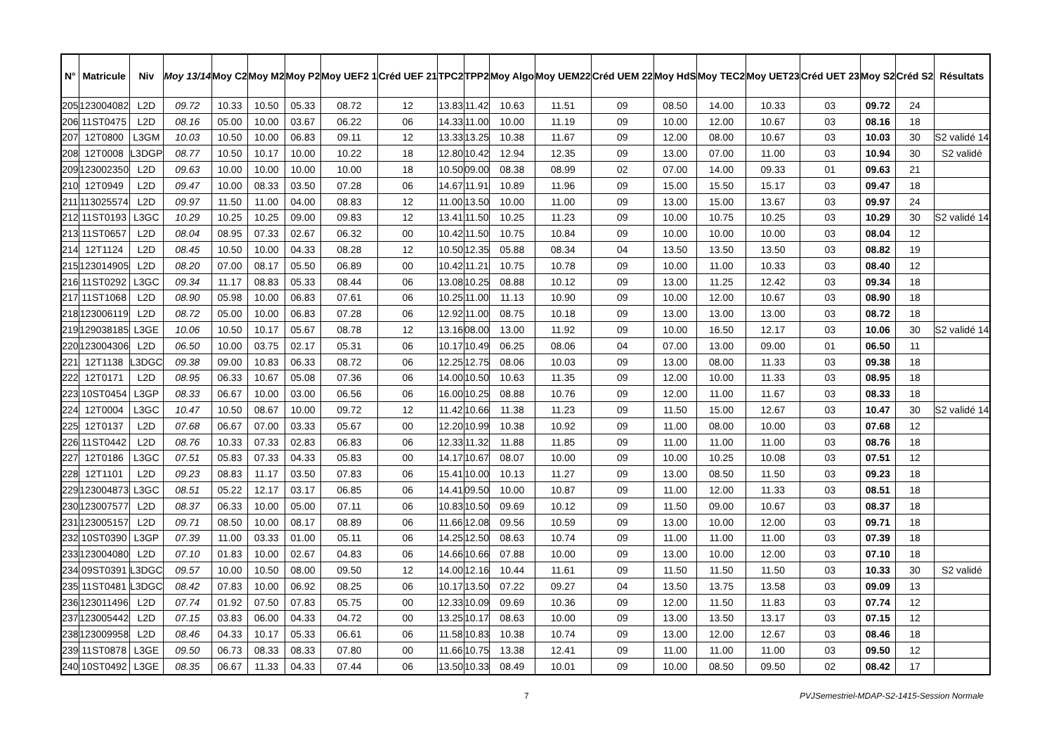| N° | Matricule | Niv | Moy 13/14 | Moy C2 | Moy M2 | Moy P2 | Moy UEF2 1 | Créd UEF 21 | TPC2 | TPP2 | Moy Algo | Moy UEM22 | Créd UEM 22 | Moy HdS | Moy TEC2 | Moy UET23 | Créd UET 23 | Moy S2 | Créd S2 | Résultats |
| --- | --- | --- | --- | --- | --- | --- | --- | --- | --- | --- | --- | --- | --- | --- | --- | --- | --- | --- | --- | --- |
| 205 | 123004082 | L2D | 09.72 | 10.33 | 10.50 | 05.33 | 08.72 | 12 | 13.83 | 11.42 | 10.63 | 11.51 | 09 | 08.50 | 14.00 | 10.33 | 03 | 09.72 | 24 | |
| 206 | 11ST0475 | L2D | 08.16 | 05.00 | 10.00 | 03.67 | 06.22 | 06 | 14.33 | 11.00 | 10.00 | 11.19 | 09 | 10.00 | 12.00 | 10.67 | 03 | 08.16 | 18 | |
| 207 | 12T0800 | L3GM | 10.03 | 10.50 | 10.00 | 06.83 | 09.11 | 12 | 13.33 | 13.25 | 10.38 | 11.67 | 09 | 12.00 | 08.00 | 10.67 | 03 | 10.03 | 30 | S2 validé 14 |
| 208 | 12T0008 | L3DGP | 08.77 | 10.50 | 10.17 | 10.00 | 10.22 | 18 | 12.80 | 10.42 | 12.94 | 12.35 | 09 | 13.00 | 07.00 | 11.00 | 03 | 10.94 | 30 | S2 validé |
| 209 | 123002350 | L2D | 09.63 | 10.00 | 10.00 | 10.00 | 10.00 | 18 | 10.50 | 09.00 | 08.38 | 08.99 | 02 | 07.00 | 14.00 | 09.33 | 01 | 09.63 | 21 | |
| 210 | 12T0949 | L2D | 09.47 | 10.00 | 08.33 | 03.50 | 07.28 | 06 | 14.67 | 11.91 | 10.89 | 11.96 | 09 | 15.00 | 15.50 | 15.17 | 03 | 09.47 | 18 | |
| 211 | 113025574 | L2D | 09.97 | 11.50 | 11.00 | 04.00 | 08.83 | 12 | 11.00 | 13.50 | 10.00 | 11.00 | 09 | 13.00 | 15.00 | 13.67 | 03 | 09.97 | 24 | |
| 212 | 11ST0193 | L3GC | 10.29 | 10.25 | 10.25 | 09.00 | 09.83 | 12 | 13.41 | 11.50 | 10.25 | 11.23 | 09 | 10.00 | 10.75 | 10.25 | 03 | 10.29 | 30 | S2 validé 14 |
| 213 | 11ST0657 | L2D | 08.04 | 08.95 | 07.33 | 02.67 | 06.32 | 00 | 10.42 | 11.50 | 10.75 | 10.84 | 09 | 10.00 | 10.00 | 10.00 | 03 | 08.04 | 12 | |
| 214 | 12T1124 | L2D | 08.45 | 10.50 | 10.00 | 04.33 | 08.28 | 12 | 10.50 | 12.35 | 05.88 | 08.34 | 04 | 13.50 | 13.50 | 13.50 | 03 | 08.82 | 19 | |
| 215 | 123014905 | L2D | 08.20 | 07.00 | 08.17 | 05.50 | 06.89 | 00 | 10.42 | 11.21 | 10.75 | 10.78 | 09 | 10.00 | 11.00 | 10.33 | 03 | 08.40 | 12 | |
| 216 | 11ST0292 | L3GC | 09.34 | 11.17 | 08.83 | 05.33 | 08.44 | 06 | 13.08 | 10.25 | 08.88 | 10.12 | 09 | 13.00 | 11.25 | 12.42 | 03 | 09.34 | 18 | |
| 217 | 11ST1068 | L2D | 08.90 | 05.98 | 10.00 | 06.83 | 07.61 | 06 | 10.25 | 11.00 | 11.13 | 10.90 | 09 | 10.00 | 12.00 | 10.67 | 03 | 08.90 | 18 | |
| 218 | 123006119 | L2D | 08.72 | 05.00 | 10.00 | 06.83 | 07.28 | 06 | 12.92 | 11.00 | 08.75 | 10.18 | 09 | 13.00 | 13.00 | 13.00 | 03 | 08.72 | 18 | |
| 219 | 129038185 | L3GE | 10.06 | 10.50 | 10.17 | 05.67 | 08.78 | 12 | 13.16 | 08.00 | 13.00 | 11.92 | 09 | 10.00 | 16.50 | 12.17 | 03 | 10.06 | 30 | S2 validé 14 |
| 220 | 123004306 | L2D | 06.50 | 10.00 | 03.75 | 02.17 | 05.31 | 06 | 10.17 | 10.49 | 06.25 | 08.06 | 04 | 07.00 | 13.00 | 09.00 | 01 | 06.50 | 11 | |
| 221 | 12T1138 | L3DGC | 09.38 | 09.00 | 10.83 | 06.33 | 08.72 | 06 | 12.25 | 12.75 | 08.06 | 10.03 | 09 | 13.00 | 08.00 | 11.33 | 03 | 09.38 | 18 | |
| 222 | 12T0171 | L2D | 08.95 | 06.33 | 10.67 | 05.08 | 07.36 | 06 | 14.00 | 10.50 | 10.63 | 11.35 | 09 | 12.00 | 10.00 | 11.33 | 03 | 08.95 | 18 | |
| 223 | 10ST0454 | L3GP | 08.33 | 06.67 | 10.00 | 03.00 | 06.56 | 06 | 16.00 | 10.25 | 08.88 | 10.76 | 09 | 12.00 | 11.00 | 11.67 | 03 | 08.33 | 18 | |
| 224 | 12T0004 | L3GC | 10.47 | 10.50 | 08.67 | 10.00 | 09.72 | 12 | 11.42 | 10.66 | 11.38 | 11.23 | 09 | 11.50 | 15.00 | 12.67 | 03 | 10.47 | 30 | S2 validé 14 |
| 225 | 12T0137 | L2D | 07.68 | 06.67 | 07.00 | 03.33 | 05.67 | 00 | 12.20 | 10.99 | 10.38 | 10.92 | 09 | 11.00 | 08.00 | 10.00 | 03 | 07.68 | 12 | |
| 226 | 11ST0442 | L2D | 08.76 | 10.33 | 07.33 | 02.83 | 06.83 | 06 | 12.33 | 11.32 | 11.88 | 11.85 | 09 | 11.00 | 11.00 | 11.00 | 03 | 08.76 | 18 | |
| 227 | 12T0186 | L3GC | 07.51 | 05.83 | 07.33 | 04.33 | 05.83 | 00 | 14.17 | 10.67 | 08.07 | 10.00 | 09 | 10.00 | 10.25 | 10.08 | 03 | 07.51 | 12 | |
| 228 | 12T1101 | L2D | 09.23 | 08.83 | 11.17 | 03.50 | 07.83 | 06 | 15.41 | 10.00 | 10.13 | 11.27 | 09 | 13.00 | 08.50 | 11.50 | 03 | 09.23 | 18 | |
| 229 | 123004873 | L3GC | 08.51 | 05.22 | 12.17 | 03.17 | 06.85 | 06 | 14.41 | 09.50 | 10.00 | 10.87 | 09 | 11.00 | 12.00 | 11.33 | 03 | 08.51 | 18 | |
| 230 | 123007577 | L2D | 08.37 | 06.33 | 10.00 | 05.00 | 07.11 | 06 | 10.83 | 10.50 | 09.69 | 10.12 | 09 | 11.50 | 09.00 | 10.67 | 03 | 08.37 | 18 | |
| 231 | 123005157 | L2D | 09.71 | 08.50 | 10.00 | 08.17 | 08.89 | 06 | 11.66 | 12.08 | 09.56 | 10.59 | 09 | 13.00 | 10.00 | 12.00 | 03 | 09.71 | 18 | |
| 232 | 10ST0390 | L3GP | 07.39 | 11.00 | 03.33 | 01.00 | 05.11 | 06 | 14.25 | 12.50 | 08.63 | 10.74 | 09 | 11.00 | 11.00 | 11.00 | 03 | 07.39 | 18 | |
| 233 | 123004080 | L2D | 07.10 | 01.83 | 10.00 | 02.67 | 04.83 | 06 | 14.66 | 10.66 | 07.88 | 10.00 | 09 | 13.00 | 10.00 | 12.00 | 03 | 07.10 | 18 | |
| 234 | 09ST0391 | L3DGC | 09.57 | 10.00 | 10.50 | 08.00 | 09.50 | 12 | 14.00 | 12.16 | 10.44 | 11.61 | 09 | 11.50 | 11.50 | 11.50 | 03 | 10.33 | 30 | S2 validé |
| 235 | 11ST0481 | L3DGC | 08.42 | 07.83 | 10.00 | 06.92 | 08.25 | 06 | 10.17 | 13.50 | 07.22 | 09.27 | 04 | 13.50 | 13.75 | 13.58 | 03 | 09.09 | 13 | |
| 236 | 123011496 | L2D | 07.74 | 01.92 | 07.50 | 07.83 | 05.75 | 00 | 12.33 | 10.09 | 09.69 | 10.36 | 09 | 12.00 | 11.50 | 11.83 | 03 | 07.74 | 12 | |
| 237 | 123005442 | L2D | 07.15 | 03.83 | 06.00 | 04.33 | 04.72 | 00 | 13.25 | 10.17 | 08.63 | 10.00 | 09 | 13.00 | 13.50 | 13.17 | 03 | 07.15 | 12 | |
| 238 | 123009958 | L2D | 08.46 | 04.33 | 10.17 | 05.33 | 06.61 | 06 | 11.58 | 10.83 | 10.38 | 10.74 | 09 | 13.00 | 12.00 | 12.67 | 03 | 08.46 | 18 | |
| 239 | 11ST0878 | L3GE | 09.50 | 06.73 | 08.33 | 08.33 | 07.80 | 00 | 11.66 | 10.75 | 13.38 | 12.41 | 09 | 11.00 | 11.00 | 11.00 | 03 | 09.50 | 12 | |
| 240 | 10ST0492 | L3GE | 08.35 | 06.67 | 11.33 | 04.33 | 07.44 | 06 | 13.50 | 10.33 | 08.49 | 10.01 | 09 | 10.00 | 08.50 | 09.50 | 02 | 08.42 | 17 | |
7 PVJSemestriel-MDAP-S2-1415-Session Normale